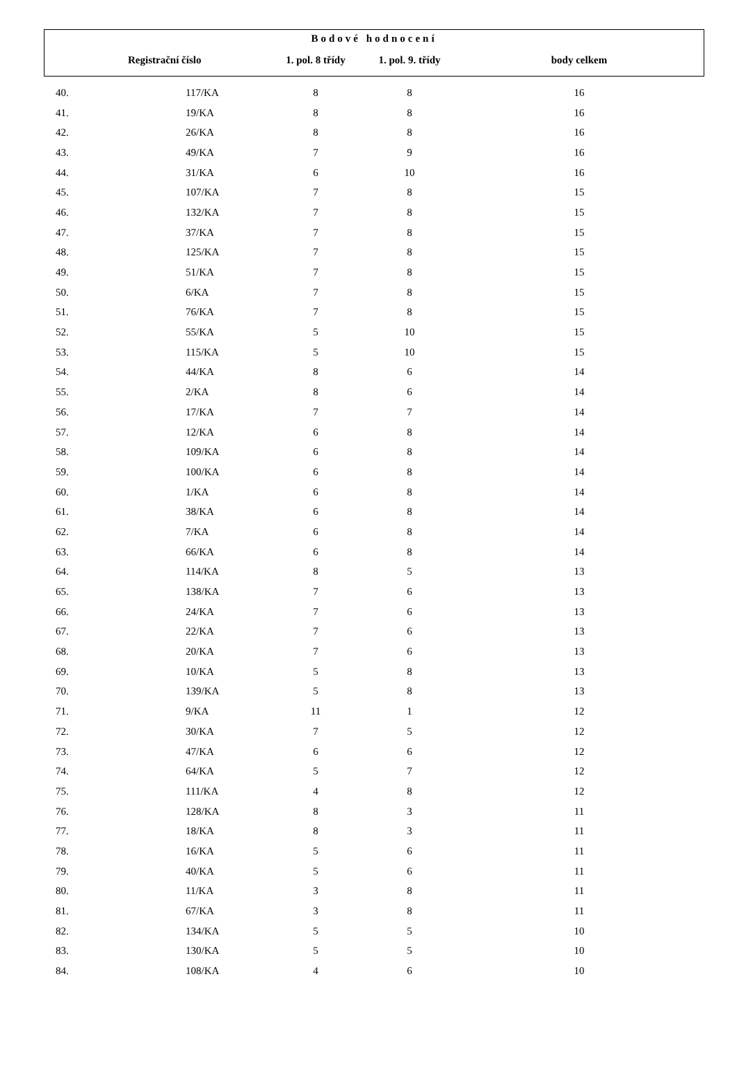| Bodové hodnocení | | | | |
| --- | --- | --- | --- | --- |
| | Registrační číslo | 1. pol. 8 třídy | 1. pol. 9. třídy | body celkem |
| 40. | 117/KA | 8 | 8 | 16 |
| 41. | 19/KA | 8 | 8 | 16 |
| 42. | 26/KA | 8 | 8 | 16 |
| 43. | 49/KA | 7 | 9 | 16 |
| 44. | 31/KA | 6 | 10 | 16 |
| 45. | 107/KA | 7 | 8 | 15 |
| 46. | 132/KA | 7 | 8 | 15 |
| 47. | 37/KA | 7 | 8 | 15 |
| 48. | 125/KA | 7 | 8 | 15 |
| 49. | 51/KA | 7 | 8 | 15 |
| 50. | 6/KA | 7 | 8 | 15 |
| 51. | 76/KA | 7 | 8 | 15 |
| 52. | 55/KA | 5 | 10 | 15 |
| 53. | 115/KA | 5 | 10 | 15 |
| 54. | 44/KA | 8 | 6 | 14 |
| 55. | 2/KA | 8 | 6 | 14 |
| 56. | 17/KA | 7 | 7 | 14 |
| 57. | 12/KA | 6 | 8 | 14 |
| 58. | 109/KA | 6 | 8 | 14 |
| 59. | 100/KA | 6 | 8 | 14 |
| 60. | 1/KA | 6 | 8 | 14 |
| 61. | 38/KA | 6 | 8 | 14 |
| 62. | 7/KA | 6 | 8 | 14 |
| 63. | 66/KA | 6 | 8 | 14 |
| 64. | 114/KA | 8 | 5 | 13 |
| 65. | 138/KA | 7 | 6 | 13 |
| 66. | 24/KA | 7 | 6 | 13 |
| 67. | 22/KA | 7 | 6 | 13 |
| 68. | 20/KA | 7 | 6 | 13 |
| 69. | 10/KA | 5 | 8 | 13 |
| 70. | 139/KA | 5 | 8 | 13 |
| 71. | 9/KA | 11 | 1 | 12 |
| 72. | 30/KA | 7 | 5 | 12 |
| 73. | 47/KA | 6 | 6 | 12 |
| 74. | 64/KA | 5 | 7 | 12 |
| 75. | 111/KA | 4 | 8 | 12 |
| 76. | 128/KA | 8 | 3 | 11 |
| 77. | 18/KA | 8 | 3 | 11 |
| 78. | 16/KA | 5 | 6 | 11 |
| 79. | 40/KA | 5 | 6 | 11 |
| 80. | 11/KA | 3 | 8 | 11 |
| 81. | 67/KA | 3 | 8 | 11 |
| 82. | 134/KA | 5 | 5 | 10 |
| 83. | 130/KA | 5 | 5 | 10 |
| 84. | 108/KA | 4 | 6 | 10 |